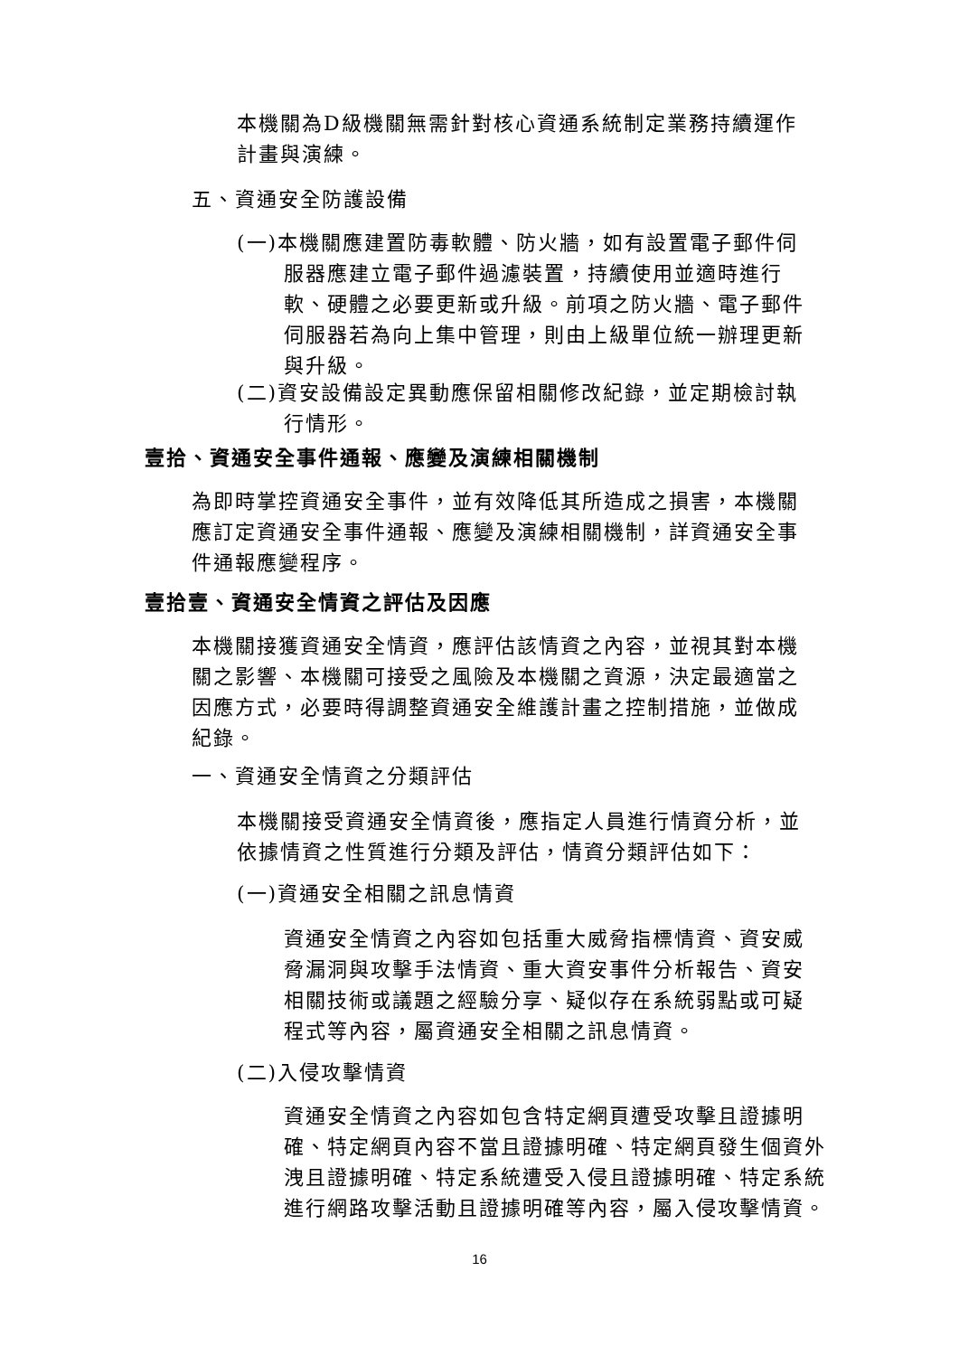本機關為D級機關無需針對核心資通系統制定業務持續運作計畫與演練。
五、資通安全防護設備
(一)本機關應建置防毒軟體、防火牆，如有設置電子郵件伺服器應建立電子郵件過濾裝置，持續使用並適時進行軟、硬體之必要更新或升級。前項之防火牆、電子郵件伺服器若為向上集中管理，則由上級單位統一辦理更新與升級。
(二)資安設備設定異動應保留相關修改紀錄，並定期檢討執行情形。
壹拾、資通安全事件通報、應變及演練相關機制
為即時掌控資通安全事件，並有效降低其所造成之損害，本機關應訂定資通安全事件通報、應變及演練相關機制，詳資通安全事件通報應變程序。
壹拾壹、資通安全情資之評估及因應
本機關接獲資通安全情資，應評估該情資之內容，並視其對本機關之影響、本機關可接受之風險及本機關之資源，決定最適當之因應方式，必要時得調整資通安全維護計畫之控制措施，並做成紀錄。
一、資通安全情資之分類評估
本機關接受資通安全情資後，應指定人員進行情資分析，並依據情資之性質進行分類及評估，情資分類評估如下：
(一)資通安全相關之訊息情資
資通安全情資之內容如包括重大威脅指標情資、資安威脅漏洞與攻擊手法情資、重大資安事件分析報告、資安相關技術或議題之經驗分享、疑似存在系統弱點或可疑程式等內容，屬資通安全相關之訊息情資。
(二)入侵攻擊情資
資通安全情資之內容如包含特定網頁遭受攻擊且證據明確、特定網頁內容不當且證據明確、特定網頁發生個資外洩且證據明確、特定系統遭受入侵且證據明確、特定系統進行網路攻擊活動且證據明確等內容，屬入侵攻擊情資。
16